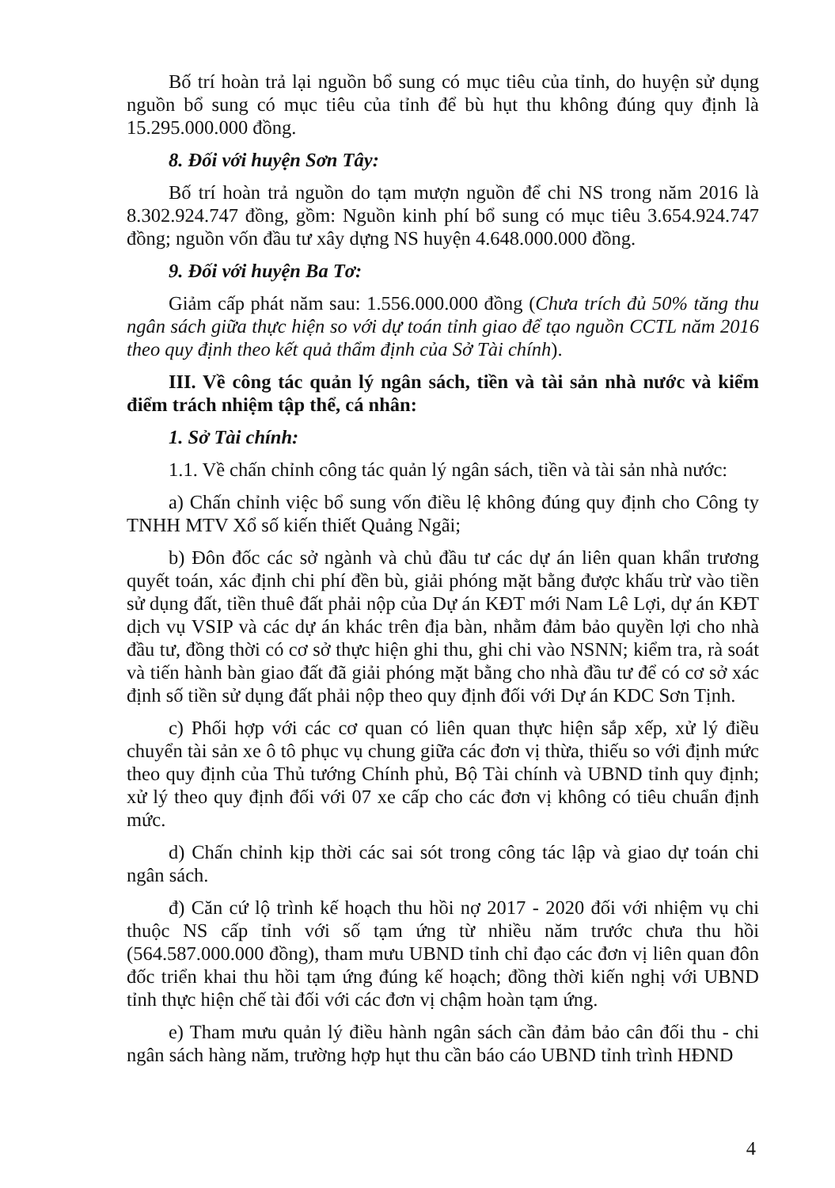Bố trí hoàn trả lại nguồn bổ sung có mục tiêu của tỉnh, do huyện sử dụng nguồn bổ sung có mục tiêu của tỉnh để bù hụt thu không đúng quy định là 15.295.000.000 đồng.
8. Đối với huyện Sơn Tây:
Bố trí hoàn trả nguồn do tạm mượn nguồn để chi NS trong năm 2016 là 8.302.924.747 đồng, gồm: Nguồn kinh phí bổ sung có mục tiêu 3.654.924.747 đồng; nguồn vốn đầu tư xây dựng NS huyện 4.648.000.000 đồng.
9. Đối với huyện Ba Tơ:
Giảm cấp phát năm sau: 1.556.000.000 đồng (Chưa trích đủ 50% tăng thu ngân sách giữa thực hiện so với dự toán tỉnh giao để tạo nguồn CCTL năm 2016 theo quy định theo kết quả thẩm định của Sở Tài chính).
III. Về công tác quản lý ngân sách, tiền và tài sản nhà nước và kiểm điểm trách nhiệm tập thể, cá nhân:
1. Sở Tài chính:
1.1. Về chấn chỉnh công tác quản lý ngân sách, tiền và tài sản nhà nước:
a) Chấn chỉnh việc bổ sung vốn điều lệ không đúng quy định cho Công ty TNHH MTV Xổ số kiến thiết Quảng Ngãi;
b) Đôn đốc các sở ngành và chủ đầu tư các dự án liên quan khẩn trương quyết toán, xác định chi phí đền bù, giải phóng mặt bằng được khấu trừ vào tiền sử dụng đất, tiền thuê đất phải nộp của Dự án KĐT mới Nam Lê Lợi, dự án KĐT dịch vụ VSIP và các dự án khác trên địa bàn, nhằm đảm bảo quyền lợi cho nhà đầu tư, đồng thời có cơ sở thực hiện ghi thu, ghi chi vào NSNN; kiểm tra, rà soát và tiến hành bàn giao đất đã giải phóng mặt bằng cho nhà đầu tư để có cơ sở xác định số tiền sử dụng đất phải nộp theo quy định đối với Dự án KDC Sơn Tịnh.
c) Phối hợp với các cơ quan có liên quan thực hiện sắp xếp, xử lý điều chuyển tài sản xe ô tô phục vụ chung giữa các đơn vị thừa, thiếu so với định mức theo quy định của Thủ tướng Chính phủ, Bộ Tài chính và UBND tỉnh quy định; xử lý theo quy định đối với 07 xe cấp cho các đơn vị không có tiêu chuẩn định mức.
d) Chấn chỉnh kịp thời các sai sót trong công tác lập và giao dự toán chi ngân sách.
đ) Căn cứ lộ trình kế hoạch thu hồi nợ 2017 - 2020 đối với nhiệm vụ chi thuộc NS cấp tỉnh với số tạm ứng từ nhiều năm trước chưa thu hồi (564.587.000.000 đồng), tham mưu UBND tỉnh chỉ đạo các đơn vị liên quan đôn đốc triển khai thu hồi tạm ứng đúng kế hoạch; đồng thời kiến nghị với UBND tỉnh thực hiện chế tài đối với các đơn vị chậm hoàn tạm ứng.
e) Tham mưu quản lý điều hành ngân sách cần đảm bảo cân đối thu - chi ngân sách hàng năm, trường hợp hụt thu cần báo cáo UBND tỉnh trình HĐND
4